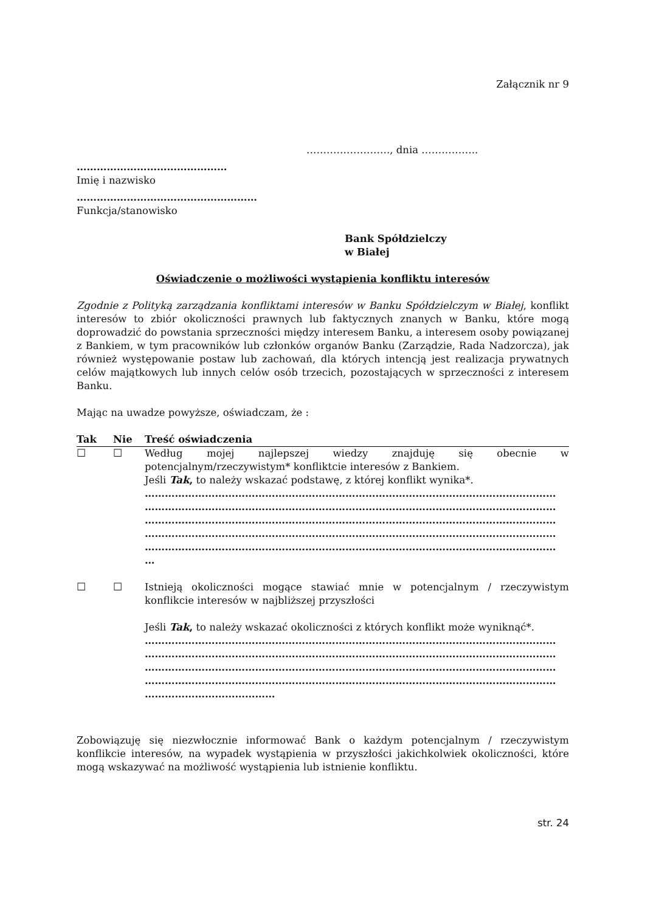Załącznik nr 9
……………………., dnia ……………..
………………………………………
Imię i nazwisko
………………………………………………
Funkcja/stanowisko
Bank Spółdzielczy
w Białej
Oświadczenie o możliwości wystąpienia konfliktu interesów
Zgodnie z Polityką zarządzania konfliktami interesów w Banku Spółdzielczym w Białej, konflikt interesów to zbiór okoliczności prawnych lub faktycznych znanych w Banku, które mogą doprowadzić do powstania sprzeczności między interesem Banku, a interesem osoby powiązanej z Bankiem, w tym pracowników lub członków organów Banku (Zarządzie, Rada Nadzorcza), jak również występowanie postaw lub zachowań, dla których intencją jest realizacja prywatnych celów majątkowych lub innych celów osób trzecich, pozostających w sprzeczności z interesem Banku.
Mając na uwadze powyższe, oświadczam, że :
| Tak | Nie | Treść oświadczenia |
| --- | --- | --- |
| ☐ | ☐ | Według mojej najlepszej wiedzy znajduję się obecnie w potencjalnym/rzeczywistym* konfliktcie interesów z Bankiem. Jeśli Tak , to należy wskazać podstawę, z której konflikt wynika*. …………………………………………………………………………………………………………… …………………………………………………………………………………………………………… …………………………………………………………………………………………………………… …………………………………………………………………………………………………………… …………………………………………………………………………………………………………… … |
| ☐ | ☐ | Istnieją okoliczności mogące stawiać mnie w potencjalnym / rzeczywistym konflikcie interesów w najbliższej przyszłości Jeśli Tak , to należy wskazać okoliczności z których konflikt może wyniknąć*. …………………………………………………………………………………………………………… …………………………………………………………………………………………………………… …………………………………………………………………………………………………………… …………………………………………………………………………………………………………… ………………………………… |
Zobowiązuję się niezwłocznie informować Bank o każdym potencjalnym / rzeczywistym konflikcie interesów, na wypadek wystąpienia w przyszłości jakichkolwiek okoliczności, które mogą wskazywać na możliwość wystąpienia lub istnienie konfliktu.
str. 24